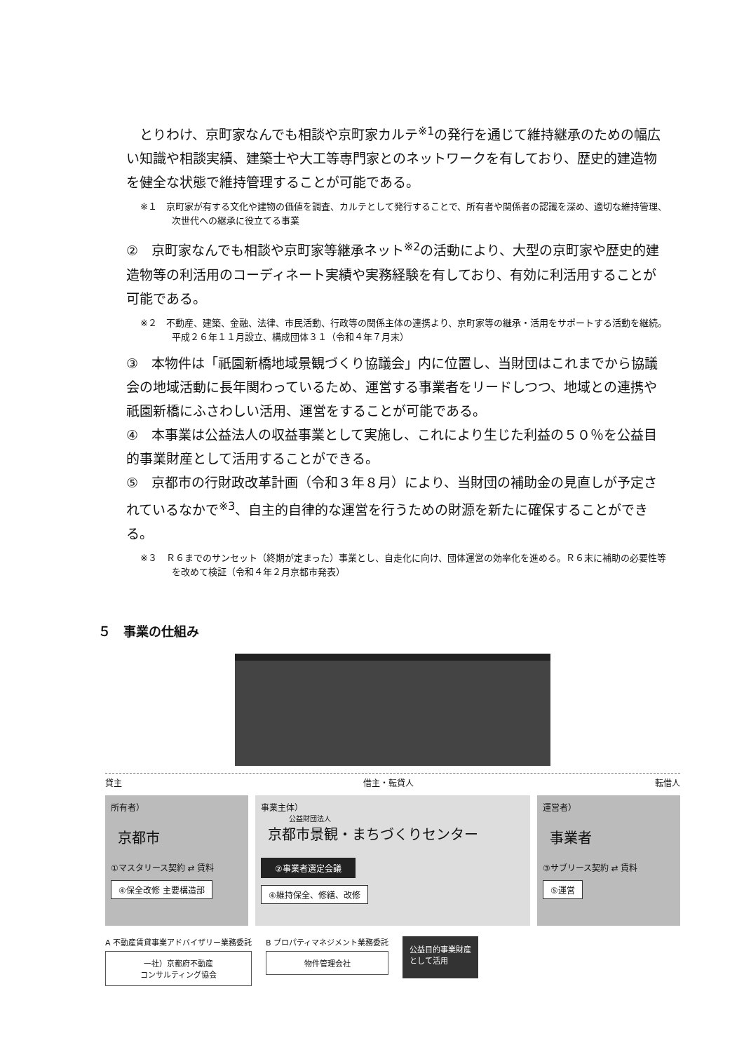とりわけ、京町家なんでも相談や京町家カルテ<sup>※1</sup>の発行を通じて維持継承のための幅広い知識や相談実績、建築士や大工等専門家とのネットワークを有しており、歴史的建造物を健全な状態で維持管理することが可能である。
※１　京町家が有する文化や建物の価値を調査、カルテとして発行することで、所有者や関係者の認識を深め、適切な維持管理、次世代への継承に役立てる事業
②　京町家なんでも相談や京町家等継承ネット<sup>※2</sup>の活動により、大型の京町家や歴史的建造物等の利活用のコーディネート実績や実務経験を有しており、有効に利活用することが可能である。
※２　不動産、建築、金融、法律、市民活動、行政等の関係主体の連携より、京町家等の継承・活用をサポートする活動を継続。平成２６年１１月設立、構成団体３１（令和４年７月末）
③　本物件は「祇園新橋地域景観づくり協議会」内に位置し、当財団はこれまでから協議会の地域活動に長年関わっているため、運営する事業者をリードしつつ、地域との連携や祇園新橋にふさわしい活用、運営をすることが可能である。
④　本事業は公益法人の収益事業として実施し、これにより生じた利益の５０％を公益目的事業財産として活用することができる。
⑤　京都市の行財政改革計画（令和３年８月）により、当財団の補助金の見直しが予定されているなかで<sup>※3</sup>、自主的自律的な運営を行うための財源を新たに確保することができる。
※３　Ｒ６までのサンセット（終期が定まった）事業とし、自走化に向け、団体運営の効率化を進める。Ｒ６末に補助の必要性等を改めて検証（令和４年２月京都市発表）
５　事業の仕組み
貸主 借主・転貸人 転借人
所有者）
京都市
①マスタリース契約 ⇄ 賃料
④保全改修 主要構造部
事業主体）
公益財団法人
京都市景観・まちづくりセンター
②事業者選定会議
④維持保全、修繕、改修
運営者）
事業者
③サブリース契約 ⇄ 賃料
⑤運営
A 不動産賃貸事業アドバイザリー業務委託
一社）京都府不動産
コンサルティング協会
B プロパティマネジメント業務委託
物件管理会社
公益目的事業財産
として活用